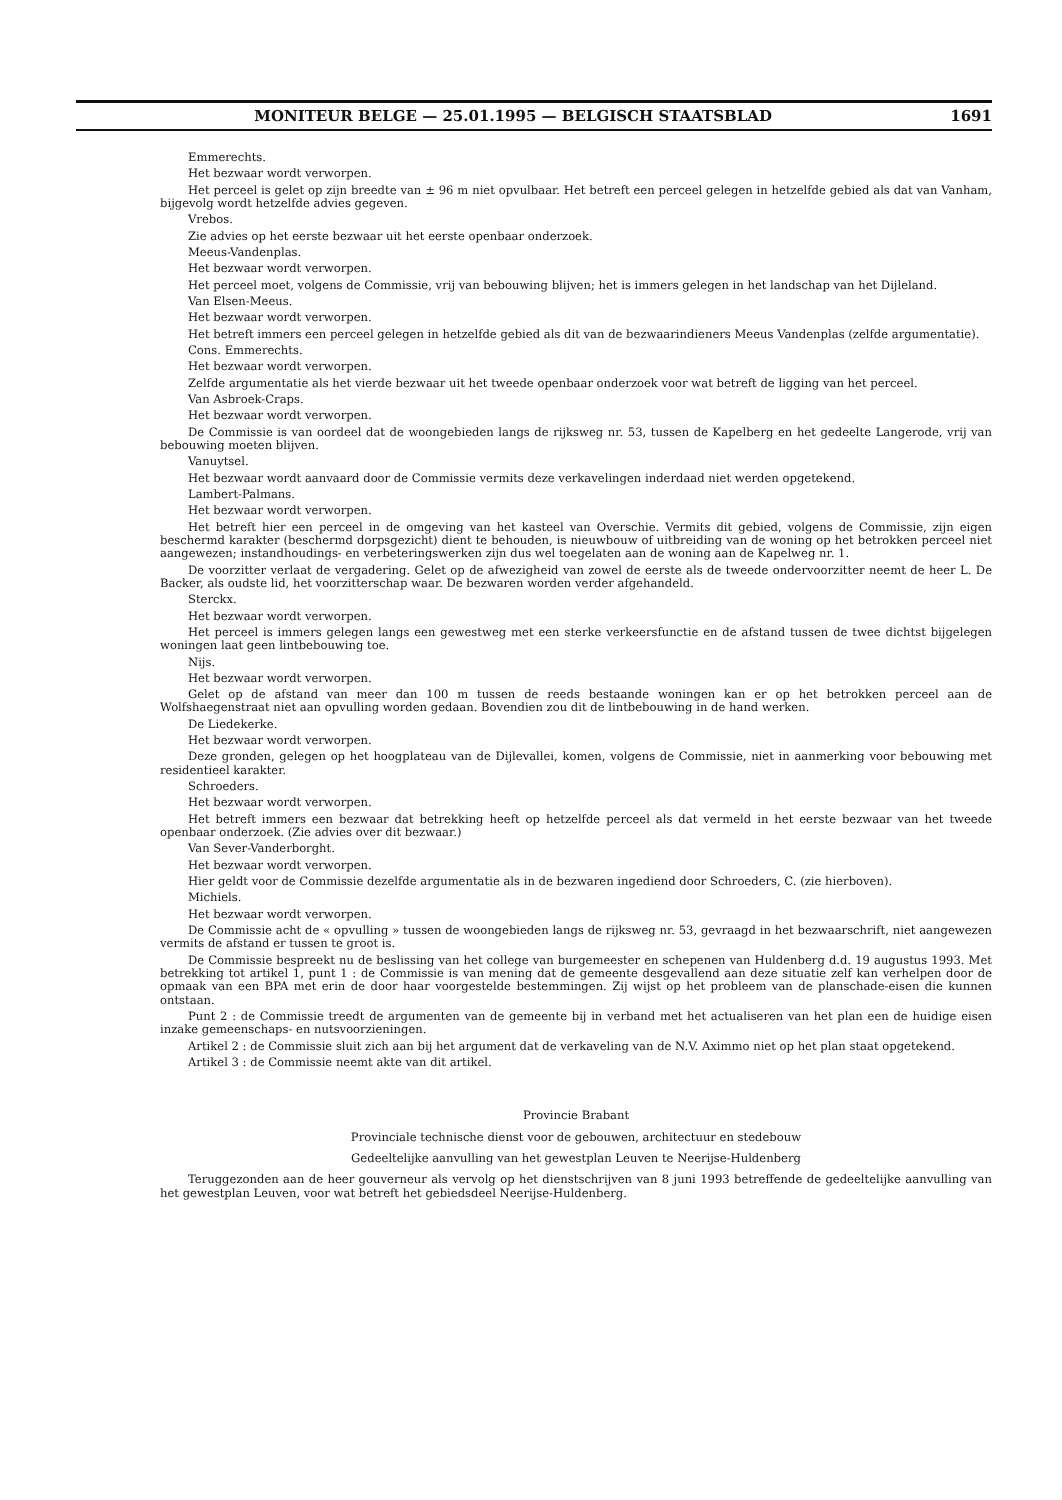MONITEUR BELGE — 25.01.1995 — BELGISCH STAATSBLAD 1691
Emmerechts.
Het bezwaar wordt verworpen.
Het perceel is gelet op zijn breedte van ± 96 m niet opvulbaar. Het betreft een perceel gelegen in hetzelfde gebied als dat van Vanham, bijgevolg wordt hetzelfde advies gegeven.
Vrebos.
Zie advies op het eerste bezwaar uit het eerste openbaar onderzoek.
Meeus-Vandenplas.
Het bezwaar wordt verworpen.
Het perceel moet, volgens de Commissie, vrij van bebouwing blijven; het is immers gelegen in het landschap van het Dijleland.
Van Elsen-Meeus.
Het bezwaar wordt verworpen.
Het betreft immers een perceel gelegen in hetzelfde gebied als dit van de bezwaarindieners Meeus Vandenplas (zelfde argumentatie).
Cons. Emmerechts.
Het bezwaar wordt verworpen.
Zelfde argumentatie als het vierde bezwaar uit het tweede openbaar onderzoek voor wat betreft de ligging van het perceel.
Van Asbroek-Craps.
Het bezwaar wordt verworpen.
De Commissie is van oordeel dat de woongebieden langs de rijksweg nr. 53, tussen de Kapelberg en het gedeelte Langerode, vrij van bebouwing moeten blijven.
Vanuytsel.
Het bezwaar wordt aanvaard door de Commissie vermits deze verkavelingen inderdaad niet werden opgetekend.
Lambert-Palmans.
Het bezwaar wordt verworpen.
Het betreft hier een perceel in de omgeving van het kasteel van Overschie. Vermits dit gebied, volgens de Commissie, zijn eigen beschermd karakter (beschermd dorpsgezicht) dient te behouden, is nieuwbouw of uitbreiding van de woning op het betrokken perceel niet aangewezen; instandhoudings- en verbeteringswerken zijn dus wel toegelaten aan de woning aan de Kapelweg nr. 1.
De voorzitter verlaat de vergadering. Gelet op de afwezigheid van zowel de eerste als de tweede ondervoorzitter neemt de heer L. De Backer, als oudste lid, het voorzitterschap waar. De bezwaren worden verder afgehandeld.
Sterckx.
Het bezwaar wordt verworpen.
Het perceel is immers gelegen langs een gewestweg met een sterke verkeersfunctie en de afstand tussen de twee dichtst bijgelegen woningen laat geen lintbebouwing toe.
Nijs.
Het bezwaar wordt verworpen.
Gelet op de afstand van meer dan 100 m tussen de reeds bestaande woningen kan er op het betrokken perceel aan de Wolfshaegenstraat niet aan opvulling worden gedaan. Bovendien zou dit de lintbebouwing in de hand werken.
De Liedekerke.
Het bezwaar wordt verworpen.
Deze gronden, gelegen op het hoogplateau van de Dijlevallei, komen, volgens de Commissie, niet in aanmerking voor bebouwing met residentieel karakter.
Schroeders.
Het bezwaar wordt verworpen.
Het betreft immers een bezwaar dat betrekking heeft op hetzelfde perceel als dat vermeld in het eerste bezwaar van het tweede openbaar onderzoek. (Zie advies over dit bezwaar.)
Van Sever-Vanderborght.
Het bezwaar wordt verworpen.
Hier geldt voor de Commissie dezelfde argumentatie als in de bezwaren ingediend door Schroeders, C. (zie hierboven).
Michiels.
Het bezwaar wordt verworpen.
De Commissie acht de « opvulling » tussen de woongebieden langs de rijksweg nr. 53, gevraagd in het bezwaarschrift, niet aangewezen vermits de afstand er tussen te groot is.
De Commissie bespreekt nu de beslissing van het college van burgemeester en schepenen van Huldenberg d.d. 19 augustus 1993. Met betrekking tot artikel 1, punt 1 : de Commissie is van mening dat de gemeente desgevallend aan deze situatie zelf kan verhelpen door de opmaak van een BPA met erin de door haar voorgestelde bestemmingen. Zij wijst op het probleem van de planschade-eisen die kunnen ontstaan.
Punt 2 : de Commissie treedt de argumenten van de gemeente bij in verband met het actualiseren van het plan een de huidige eisen inzake gemeenschaps- en nutsvoorzieningen.
Artikel 2 : de Commissie sluit zich aan bij het argument dat de verkaveling van de N.V. Aximmo niet op het plan staat opgetekend.
Artikel 3 : de Commissie neemt akte van dit artikel.
Provincie Brabant
Provinciale technische dienst voor de gebouwen, architectuur en stedebouw
Gedeeltelijke aanvulling van het gewestplan Leuven te Neerijse-Huldenberg
Teruggezonden aan de heer gouverneur als vervolg op het dienstschrijven van 8 juni 1993 betreffende de gedeeltelijke aanvulling van het gewestplan Leuven, voor wat betreft het gebiedsdeel Neerijse-Huldenberg.